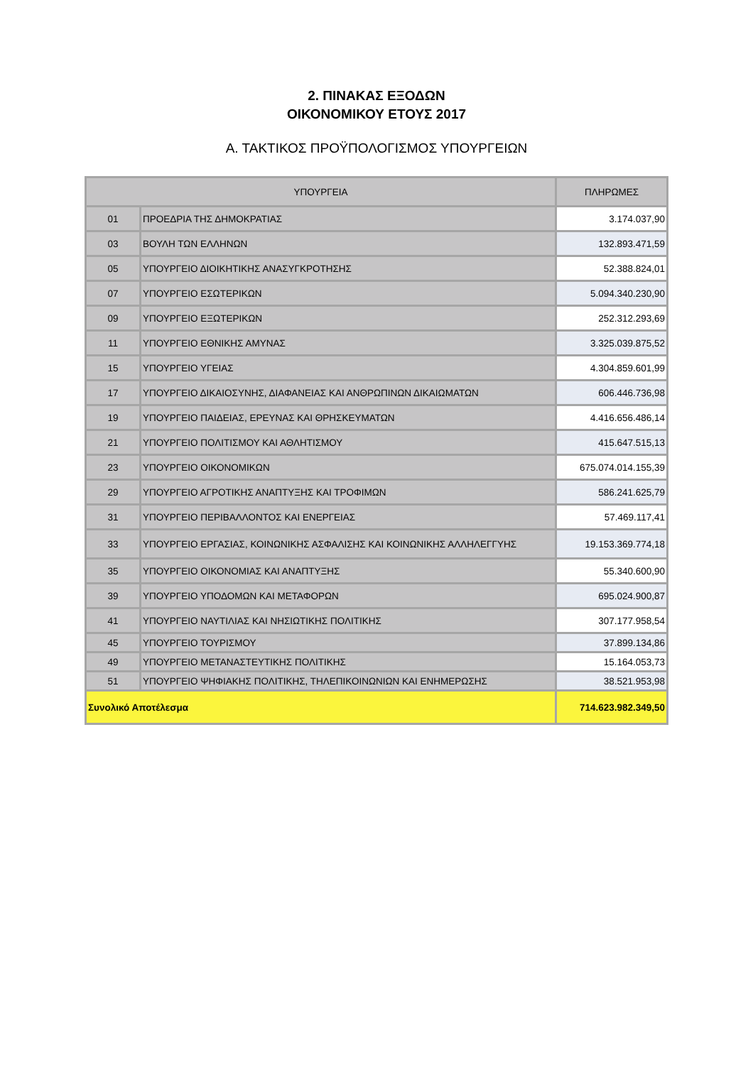2. ΠΙΝΑΚΑΣ ΕΞΟΔΩΝ
ΟΙΚΟΝΟΜΙΚΟΥ ΕΤΟΥΣ 2017
Α. ΤΑΚΤΙΚΟΣ ΠΡΟΫΠΟΛΟΓΙΣΜΟΣ ΥΠΟΥΡΓΕΙΩΝ
| ΥΠΟΥΡΓΕΙΑ | | ΠΛΗΡΩΜΕΣ |
| --- | --- | --- |
| 01 | ΠΡΟΕΔΡΙΑ ΤΗΣ ΔΗΜΟΚΡΑΤΙΑΣ | 3.174.037,90 |
| 03 | ΒΟΥΛΗ ΤΩΝ ΕΛΛΗΝΩΝ | 132.893.471,59 |
| 05 | ΥΠΟΥΡΓΕΙΟ ΔΙΟΙΚΗΤΙΚΗΣ ΑΝΑΣΥΓΚΡΟΤΗΣΗΣ | 52.388.824,01 |
| 07 | ΥΠΟΥΡΓΕΙΟ ΕΣΩΤΕΡΙΚΩΝ | 5.094.340.230,90 |
| 09 | ΥΠΟΥΡΓΕΙΟ ΕΞΩΤΕΡΙΚΩΝ | 252.312.293,69 |
| 11 | ΥΠΟΥΡΓΕΙΟ ΕΘΝΙΚΗΣ ΑΜΥΝΑΣ | 3.325.039.875,52 |
| 15 | ΥΠΟΥΡΓΕΙΟ ΥΓΕΙΑΣ | 4.304.859.601,99 |
| 17 | ΥΠΟΥΡΓΕΙΟ ΔΙΚΑΙΟΣΥΝΗΣ, ΔΙΑΦΑΝΕΙΑΣ ΚΑΙ ΑΝΘΡΩΠΙΝΩΝ ΔΙΚΑΙΩΜΑΤΩΝ | 606.446.736,98 |
| 19 | ΥΠΟΥΡΓΕΙΟ ΠΑΙΔΕΙΑΣ, ΕΡΕΥΝΑΣ ΚΑΙ ΘΡΗΣΚΕΥΜΑΤΩΝ | 4.416.656.486,14 |
| 21 | ΥΠΟΥΡΓΕΙΟ ΠΟΛΙΤΙΣΜΟΥ ΚΑΙ ΑΘΛΗΤΙΣΜΟΥ | 415.647.515,13 |
| 23 | ΥΠΟΥΡΓΕΙΟ ΟΙΚΟΝΟΜΙΚΩΝ | 675.074.014.155,39 |
| 29 | ΥΠΟΥΡΓΕΙΟ ΑΓΡΟΤΙΚΗΣ ΑΝΑΠΤΥΞΗΣ ΚΑΙ ΤΡΟΦΙΜΩΝ | 586.241.625,79 |
| 31 | ΥΠΟΥΡΓΕΙΟ ΠΕΡΙΒΑΛΛΟΝΤΟΣ ΚΑΙ ΕΝΕΡΓΕΙΑΣ | 57.469.117,41 |
| 33 | ΥΠΟΥΡΓΕΙΟ ΕΡΓΑΣΙΑΣ, ΚΟΙΝΩΝΙΚΗΣ ΑΣΦΑΛΙΣΗΣ ΚΑΙ ΚΟΙΝΩΝΙΚΗΣ ΑΛΛΗΛΕΓΓΥΗΣ | 19.153.369.774,18 |
| 35 | ΥΠΟΥΡΓΕΙΟ ΟΙΚΟΝΟΜΙΑΣ ΚΑΙ ΑΝΑΠΤΥΞΗΣ | 55.340.600,90 |
| 39 | ΥΠΟΥΡΓΕΙΟ ΥΠΟΔΟΜΩΝ ΚΑΙ ΜΕΤΑΦΟΡΩΝ | 695.024.900,87 |
| 41 | ΥΠΟΥΡΓΕΙΟ ΝΑΥΤΙΛΙΑΣ ΚΑΙ ΝΗΣΙΩΤΙΚΗΣ ΠΟΛΙΤΙΚΗΣ | 307.177.958,54 |
| 45 | ΥΠΟΥΡΓΕΙΟ ΤΟΥΡΙΣΜΟΥ | 37.899.134,86 |
| 49 | ΥΠΟΥΡΓΕΙΟ ΜΕΤΑΝΑΣΤΕΥΤΙΚΗΣ ΠΟΛΙΤΙΚΗΣ | 15.164.053,73 |
| 51 | ΥΠΟΥΡΓΕΙΟ ΨΗΦΙΑΚΗΣ ΠΟΛΙΤΙΚΗΣ, ΤΗΛΕΠΙΚΟΙΝΩΝΙΩΝ ΚΑΙ ΕΝΗΜΕΡΩΣΗΣ | 38.521.953,98 |
| Συνολικό Αποτέλεσμα | | 714.623.982.349,50 |